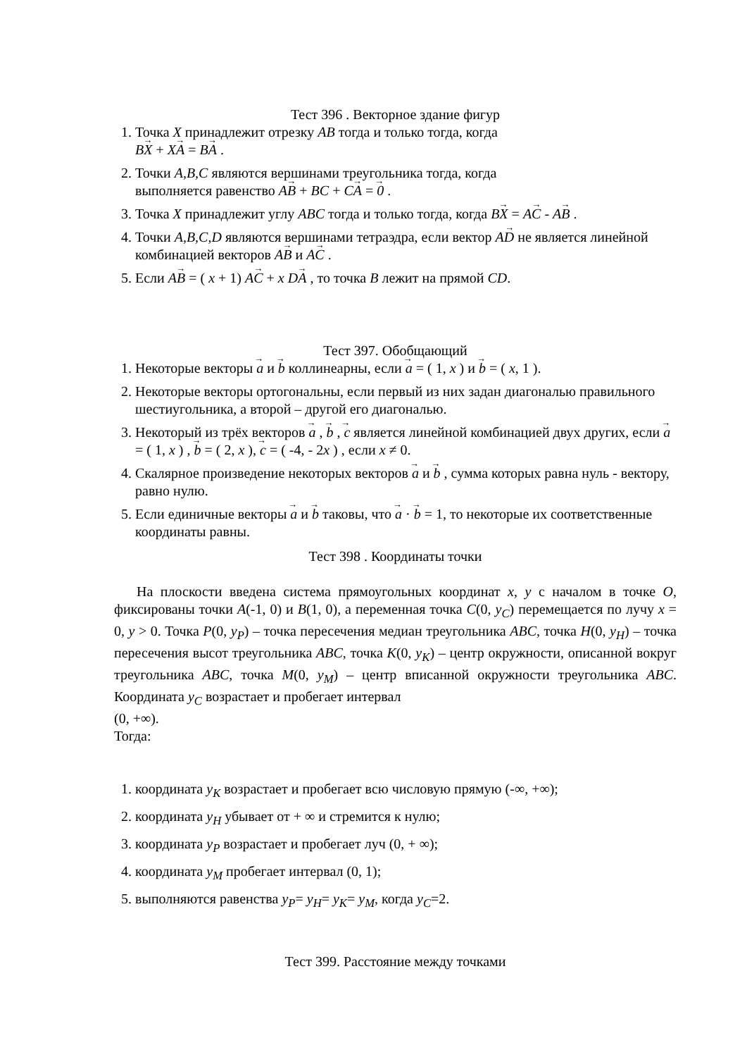Тест 396 . Векторное здание фигур
1. Точка X принадлежит отрезку AB тогда и только тогда, когда
BX + XA = BA .
2. Точки A,B,C являются вершинами треугольника тогда, когда
выполняется равенство AB + BC + CA = 0 .
3. Точка X принадлежит углу ABC тогда и только тогда, когда BX = AC - AB .
4. Точки A,B,C,D являются вершинами тетраэдра, если вектор AD не является линейной комбинацией векторов AB и AC .
5. Если AB = ( x + 1) AC + x DA , то точка B лежит на прямой CD.
Тест 397. Обобщающий
1. Некоторые векторы a и b коллинеарны, если a = ( 1, x ) и b = ( x, 1 ).
2. Некоторые векторы ортогональны, если первый из них задан диагональю правильного шестиугольника, а второй – другой его диагональю.
3. Некоторый из трёх векторов a , b , c является линейной комбинацией двух других, если a = ( 1, x ) , b = ( 2, x ), c = ( -4, - 2x ) , если x ≠ 0.
4. Скалярное произведение некоторых векторов a и b , сумма которых равна нуль - вектору, равно нулю.
5. Если единичные векторы a и b таковы, что a · b = 1, то некоторые их соответственные координаты равны.
Тест 398 . Координаты точки
На плоскости введена система прямоугольных координат x, y с началом в точке O, фиксированы точки A(-1, 0) и B(1, 0), а переменная точка C(0, y<sub>C</sub>) перемещается по лучу x = 0, y > 0. Точка P(0, y<sub>P</sub>) – точка пересечения медиан треугольника ABC, точка H(0, y<sub>H</sub>) – точка пересечения высот треугольника ABC, точка K(0, y<sub>K</sub>) – центр окружности, описанной вокруг треугольника ABC, точка M(0, y<sub>M</sub>) – центр вписанной окружности треугольника ABC. Координата y<sub>C</sub> возрастает и пробегает интервал
(0, +∞).
Тогда:
1. координата y<sub>K</sub> возрастает и пробегает всю числовую прямую (-∞, +∞);
2. координата y<sub>H</sub> убывает от + ∞ и стремится к нулю;
3. координата y<sub>P</sub> возрастает и пробегает луч (0, + ∞);
4. координата y<sub>M</sub> пробегает интервал (0, 1);
5. выполняются равенства y<sub>P</sub>= y<sub>H</sub>= y<sub>K</sub>= y<sub>M</sub>, когда y<sub>C</sub>=2.
Тест 399. Расстояние между точками